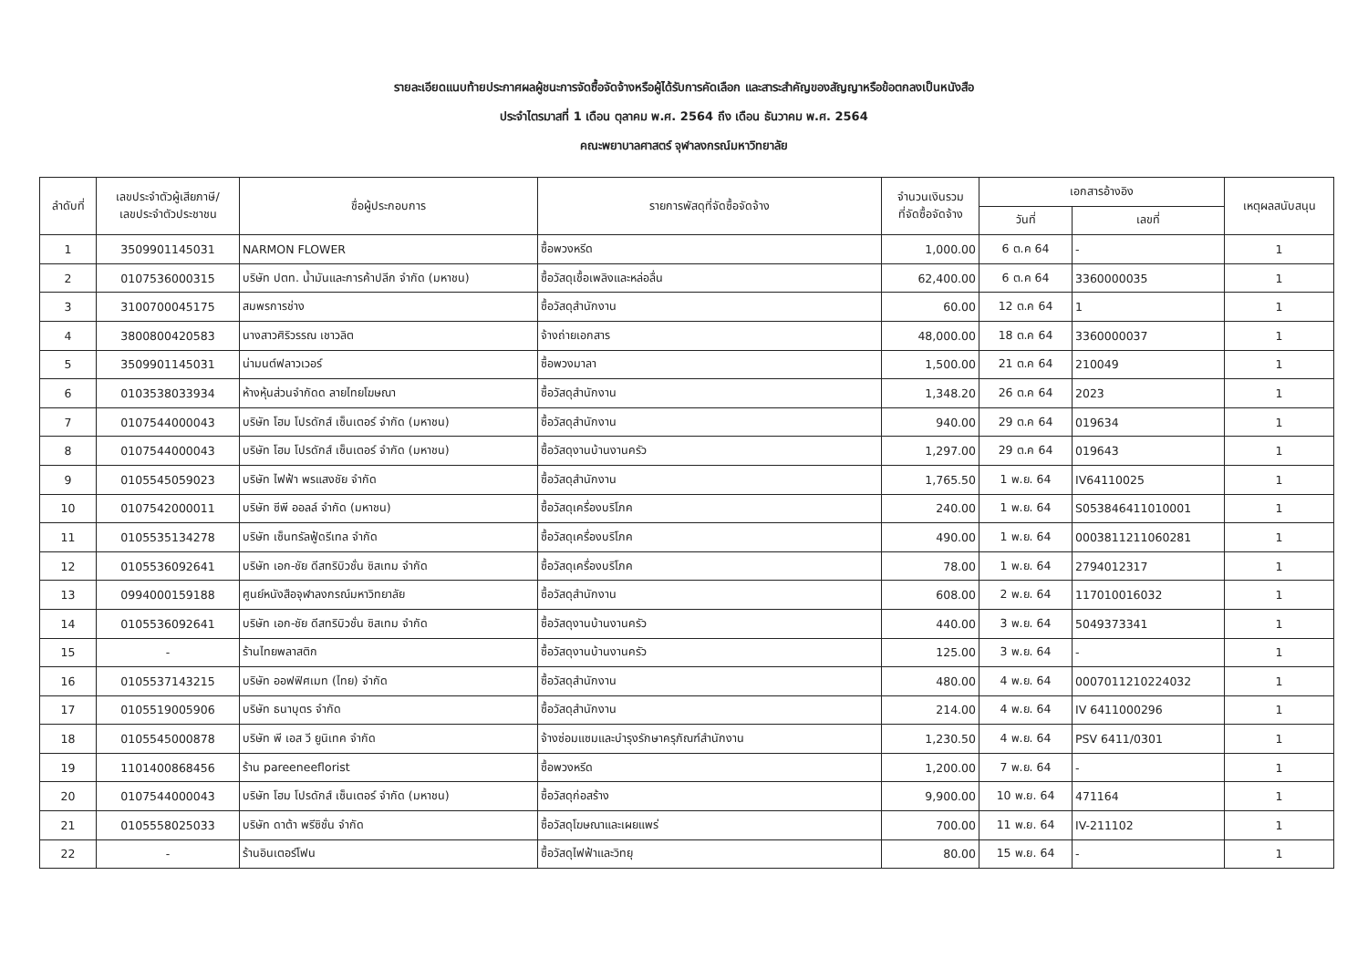รายละเอียดแนบท้ายประกาศผลผู้ชนะการจัดซื้อจัดจ้างหรือผู้ได้รับการคัดเลือก และสาระสำคัญของสัญญาหรือข้อตกลงเป็นหนังสือ
ประจำไตรมาสที่ 1 เดือน ตุลาคม พ.ศ. 2564 ถึง เดือน ธันวาคม พ.ศ. 2564
คณะพยาบาลศาสตร์ จุฬาลงกรณ์มหาวิทยาลัย
| ลำดับที่ | เลขประจำตัวผู้เสียภาษี/ เลขประจำตัวประชาชน | ชื่อผู้ประกอบการ | รายการพัสดุที่จัดซื้อจัดจ้าง | จำนวนเงินรวม ที่จัดซื้อจัดจ้าง | เอกสารอ้างอิง | | เหตุผลสนับสนุน |
| --- | --- | --- | --- | --- | --- | --- | --- |
| | | | | | วันที่ | เลขที่ | |
| 1 | 3509901145031 | NARMON FLOWER | ซื้อพวงหรีด | 1,000.00 | 6 ต.ค 64 | - | 1 |
| 2 | 0107536000315 | บริษัท ปตท. น้ำมันและการค้าปลีก จำกัด (มหาชน) | ซื้อวัสดุเชื้อเพลิงและหล่อลื่น | 62,400.00 | 6 ต.ค 64 | 3360000035 | 1 |
| 3 | 3100700045175 | สมพรการช่าง | ซื้อวัสดุสำนักงาน | 60.00 | 12 ต.ค 64 | 1 | 1 |
| 4 | 3800800420583 | นางสาวศิริวรรณ เชาวลิต | จ้างถ่ายเอกสาร | 48,000.00 | 18 ต.ค 64 | 3360000037 | 1 |
| 5 | 3509901145031 | น่ามนต์ฟลาวเวอร์ | ซื้อพวงมาลา | 1,500.00 | 21 ต.ค 64 | 210049 | 1 |
| 6 | 0103538033934 | ห้างหุ้นส่วนจำกัดด ลายไทยโฆษณา | ซื้อวัสดุสำนักงาน | 1,348.20 | 26 ต.ค 64 | 2023 | 1 |
| 7 | 0107544000043 | บริษัท โฮม โปรดักส์ เซ็นเตอร์ จำกัด (มหาชน) | ซื้อวัสดุสำนักงาน | 940.00 | 29 ต.ค 64 | 019634 | 1 |
| 8 | 0107544000043 | บริษัท โฮม โปรดักส์ เซ็นเตอร์ จำกัด (มหาชน) | ซื้อวัสดุงานบ้านงานครัว | 1,297.00 | 29 ต.ค 64 | 019643 | 1 |
| 9 | 0105545059023 | บริษัท ไฟฟ้า พรแสงชัย จำกัด | ซื้อวัสดุสำนักงาน | 1,765.50 | 1 พ.ย. 64 | IV64110025 | 1 |
| 10 | 0107542000011 | บริษัท ซีพี ออลล์ จำกัด (มหาชน) | ซื้อวัสดุเครื่องบริโภค | 240.00 | 1 พ.ย. 64 | S053846411010001 | 1 |
| 11 | 0105535134278 | บริษัท เซ็นทรัลฟู้ดรีเทล จำกัด | ซื้อวัสดุเครื่องบริโภค | 490.00 | 1 พ.ย. 64 | 0003811211060281 | 1 |
| 12 | 0105536092641 | บริษัท เอก-ชัย ดีสทริบิวชั่น ซิสเทม จำกัด | ซื้อวัสดุเครื่องบริโภค | 78.00 | 1 พ.ย. 64 | 2794012317 | 1 |
| 13 | 0994000159188 | ศูนย์หนังสือจุฬาลงกรณ์มหาวิทยาลัย | ซื้อวัสดุสำนักงาน | 608.00 | 2 พ.ย. 64 | 117010016032 | 1 |
| 14 | 0105536092641 | บริษัท เอก-ชัย ดีสทริบิวชั่น ซิสเทม จำกัด | ซื้อวัสดุงานบ้านงานครัว | 440.00 | 3 พ.ย. 64 | 5049373341 | 1 |
| 15 | - | ร้านไทยพลาสติก | ซื้อวัสดุงานบ้านงานครัว | 125.00 | 3 พ.ย. 64 | - | 1 |
| 16 | 0105537143215 | บริษัท ออฟฟิศเมท (ไทย) จำกัด | ซื้อวัสดุสำนักงาน | 480.00 | 4 พ.ย. 64 | 0007011210224032 | 1 |
| 17 | 0105519005906 | บริษัท ธนาบุตร จำกัด | ซื้อวัสดุสำนักงาน | 214.00 | 4 พ.ย. 64 | IV 6411000296 | 1 |
| 18 | 0105545000878 | บริษัท พี เอส วี ยูนิเทค จำกัด | จ้างซ่อมแซมและบำรุงรักษาครุภัณฑ์สำนักงาน | 1,230.50 | 4 พ.ย. 64 | PSV 6411/0301 | 1 |
| 19 | 1101400868456 | ร้าน pareeneeflorist | ซื้อพวงหรีด | 1,200.00 | 7 พ.ย. 64 | - | 1 |
| 20 | 0107544000043 | บริษัท โฮม โปรดักส์ เซ็นเตอร์ จำกัด (มหาชน) | ซื้อวัสดุก่อสร้าง | 9,900.00 | 10 พ.ย. 64 | 471164 | 1 |
| 21 | 0105558025033 | บริษัท ดาต้า พรีซิชั่น จำกัด | ซื้อวัสดุโฆษณาและเผยแพร่ | 700.00 | 11 พ.ย. 64 | IV-211102 | 1 |
| 22 | - | ร้านอินเตอร์โฟน | ซื้อวัสดุไฟฟ้าและวิทยุ | 80.00 | 15 พ.ย. 64 | - | 1 |